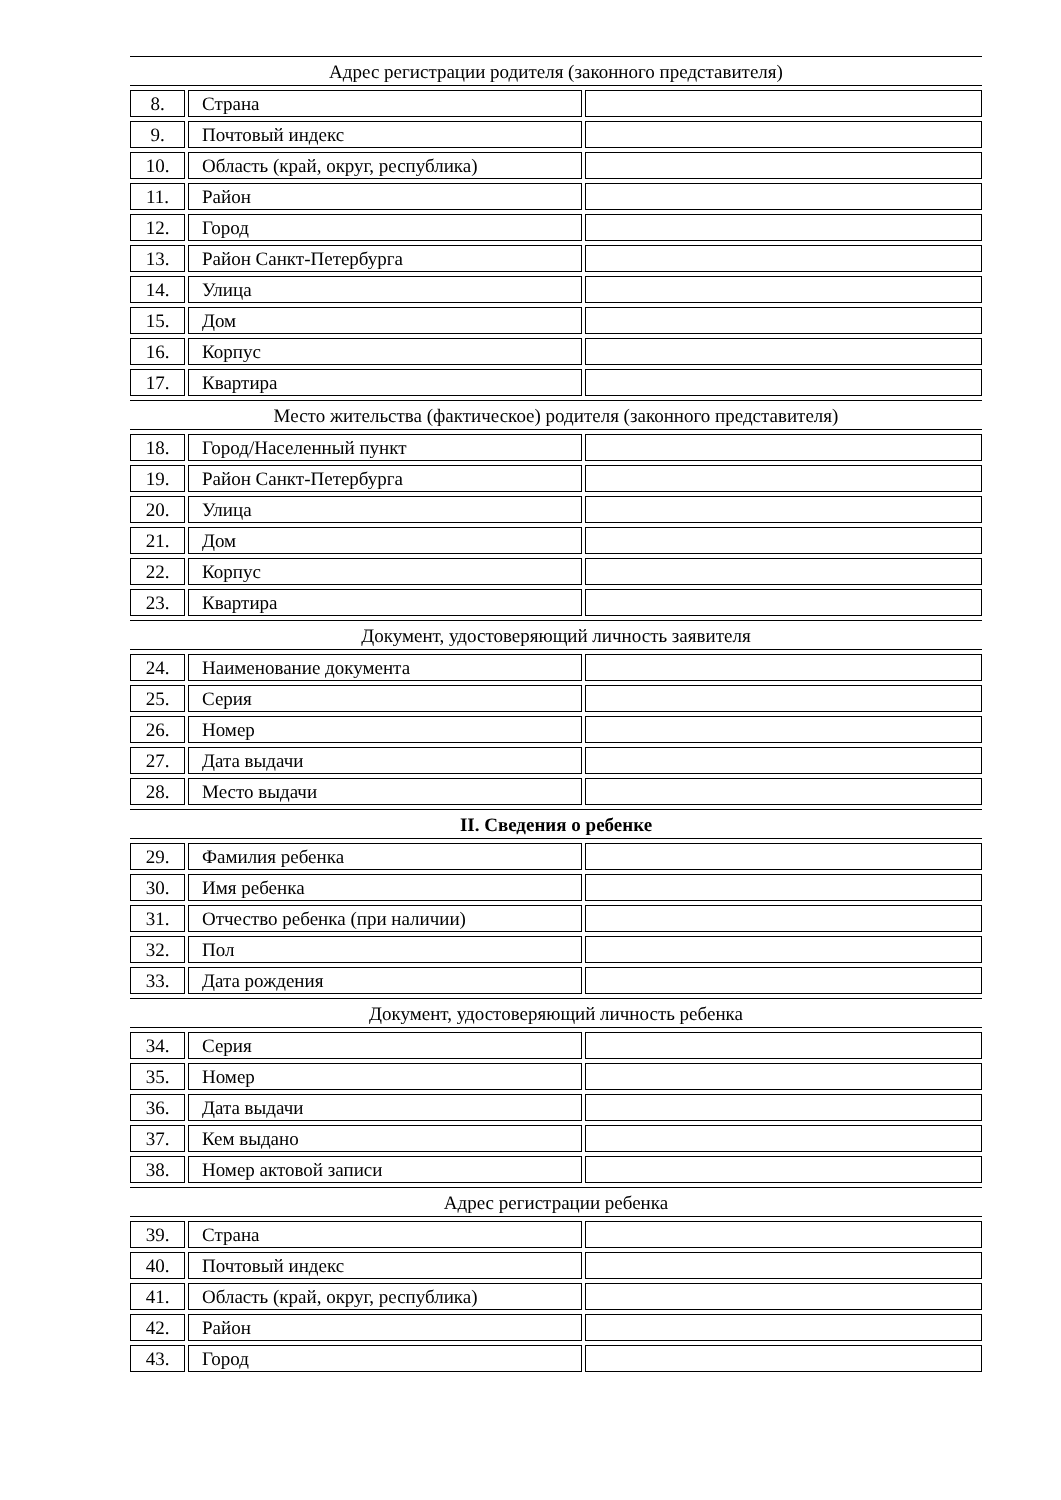| Адрес регистрации родителя (законного представителя) | | |
| 8. | Страна | |
| 9. | Почтовый индекс | |
| 10. | Область (край, округ, республика) | |
| 11. | Район | |
| 12. | Город | |
| 13. | Район Санкт-Петербурга | |
| 14. | Улица | |
| 15. | Дом | |
| 16. | Корпус | |
| 17. | Квартира | |
| Место жительства (фактическое) родителя (законного представителя) | | |
| 18. | Город/Населенный пункт | |
| 19. | Район Санкт-Петербурга | |
| 20. | Улица | |
| 21. | Дом | |
| 22. | Корпус | |
| 23. | Квартира | |
| Документ, удостоверяющий личность заявителя | | |
| 24. | Наименование документа | |
| 25. | Серия | |
| 26. | Номер | |
| 27. | Дата выдачи | |
| 28. | Место выдачи | |
| II. Сведения о ребенке | | |
| 29. | Фамилия ребенка | |
| 30. | Имя ребенка | |
| 31. | Отчество ребенка (при наличии) | |
| 32. | Пол | |
| 33. | Дата рождения | |
| Документ, удостоверяющий личность ребенка | | |
| 34. | Серия | |
| 35. | Номер | |
| 36. | Дата выдачи | |
| 37. | Кем выдано | |
| 38. | Номер актовой записи | |
| Адрес регистрации ребенка | | |
| 39. | Страна | |
| 40. | Почтовый индекс | |
| 41. | Область (край, округ, республика) | |
| 42. | Район | |
| 43. | Город | |